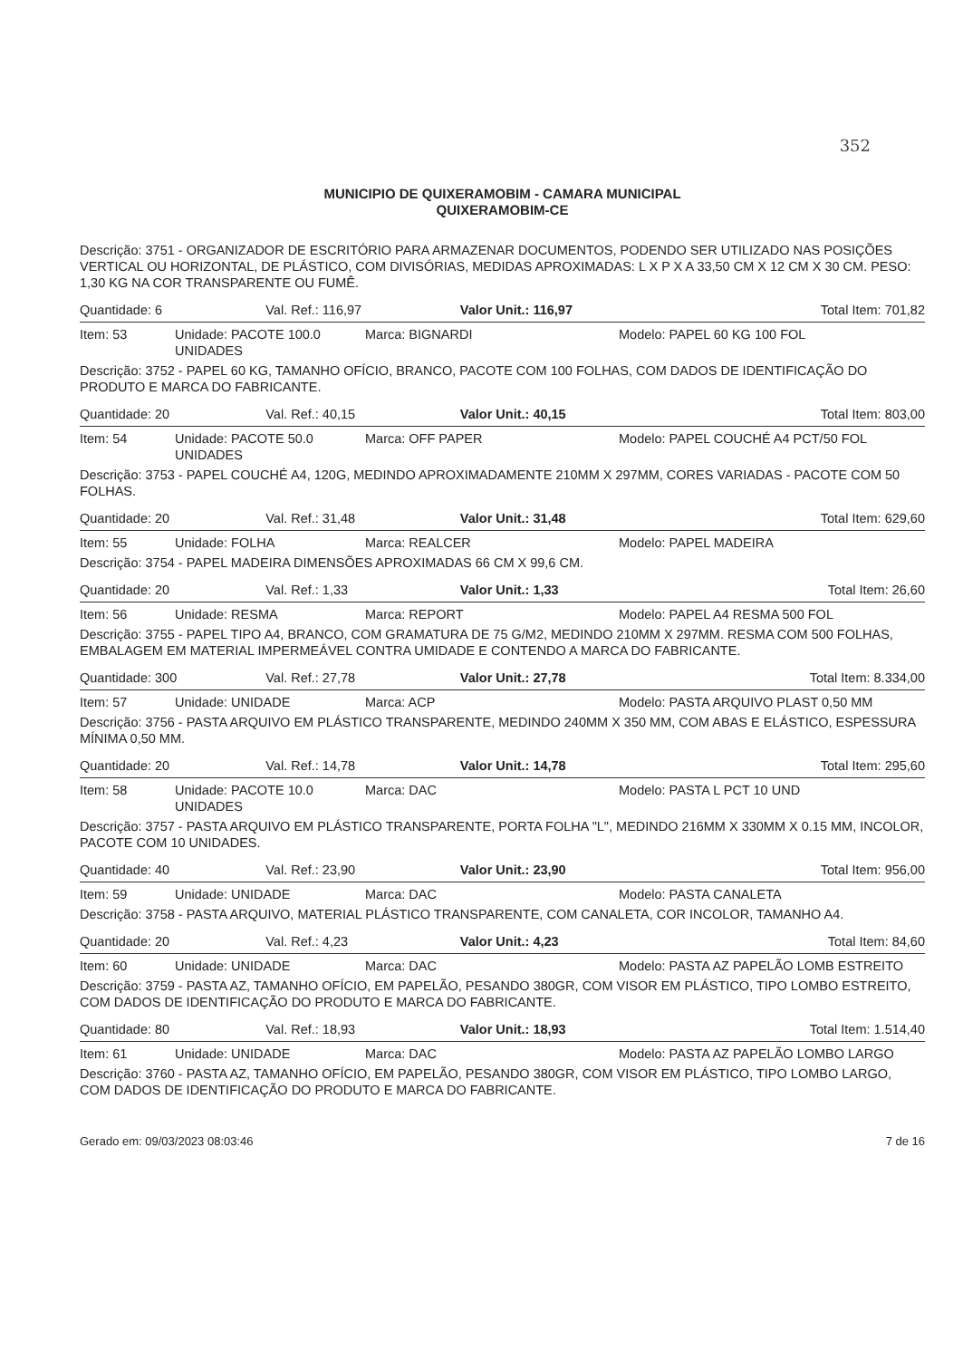352
MUNICIPIO DE QUIXERAMOBIM - CAMARA MUNICIPAL
QUIXERAMOBIM-CE
Descrição: 3751 - ORGANIZADOR DE ESCRITÓRIO PARA ARMAZENAR DOCUMENTOS, PODENDO SER UTILIZADO NAS POSIÇÕES VERTICAL OU HORIZONTAL, DE PLÁSTICO, COM DIVISÓRIAS, MEDIDAS APROXIMADAS: L X P X A 33,50 CM X 12 CM X 30 CM. PESO: 1,30 KG NA COR TRANSPARENTE OU FUMÊ.
| Quantidade: 6 | Val. Ref.: 116,97 | Valor Unit.: 116,97 | Total Item: 701,82 |
| Item: 53 | Unidade: PACOTE 100.0 UNIDADES | Marca: BIGNARDI | Modelo: PAPEL 60 KG 100 FOL |
Descrição: 3752 - PAPEL 60 KG, TAMANHO OFÍCIO, BRANCO, PACOTE COM 100 FOLHAS, COM DADOS DE IDENTIFICAÇÃO DO PRODUTO E MARCA DO FABRICANTE.
| Quantidade: 20 | Val. Ref.: 40,15 | Valor Unit.: 40,15 | Total Item: 803,00 |
| Item: 54 | Unidade: PACOTE 50.0 UNIDADES | Marca: OFF PAPER | Modelo: PAPEL COUCHÉ A4 PCT/50 FOL |
Descrição: 3753 - PAPEL COUCHÉ A4, 120G, MEDINDO APROXIMADAMENTE 210MM X 297MM, CORES VARIADAS - PACOTE COM 50 FOLHAS.
| Quantidade: 20 | Val. Ref.: 31,48 | Valor Unit.: 31,48 | Total Item: 629,60 |
| Item: 55 | Unidade: FOLHA | Marca: REALCER | Modelo: PAPEL MADEIRA |
Descrição: 3754 - PAPEL MADEIRA DIMENSÕES APROXIMADAS 66 CM X 99,6 CM.
| Quantidade: 20 | Val. Ref.: 1,33 | Valor Unit.: 1,33 | Total Item: 26,60 |
| Item: 56 | Unidade: RESMA | Marca: REPORT | Modelo: PAPEL A4 RESMA 500 FOL |
Descrição: 3755 - PAPEL TIPO A4, BRANCO, COM GRAMATURA DE 75 G/M2, MEDINDO 210MM X 297MM. RESMA COM 500 FOLHAS, EMBALAGEM EM MATERIAL IMPERMEÁVEL CONTRA UMIDADE E CONTENDO A MARCA DO FABRICANTE.
| Quantidade: 300 | Val. Ref.: 27,78 | Valor Unit.: 27,78 | Total Item: 8.334,00 |
| Item: 57 | Unidade: UNIDADE | Marca: ACP | Modelo: PASTA ARQUIVO PLAST 0,50 MM |
Descrição: 3756 - PASTA ARQUIVO EM PLÁSTICO TRANSPARENTE, MEDINDO 240MM X 350 MM, COM ABAS E ELÁSTICO, ESPESSURA MÍNIMA 0,50 MM.
| Quantidade: 20 | Val. Ref.: 14,78 | Valor Unit.: 14,78 | Total Item: 295,60 |
| Item: 58 | Unidade: PACOTE 10.0 UNIDADES | Marca: DAC | Modelo: PASTA L PCT 10 UND |
Descrição: 3757 - PASTA ARQUIVO EM PLÁSTICO TRANSPARENTE, PORTA FOLHA "L", MEDINDO 216MM X 330MM X 0.15 MM, INCOLOR, PACOTE COM 10 UNIDADES.
| Quantidade: 40 | Val. Ref.: 23,90 | Valor Unit.: 23,90 | Total Item: 956,00 |
| Item: 59 | Unidade: UNIDADE | Marca: DAC | Modelo: PASTA CANALETA |
Descrição: 3758 - PASTA ARQUIVO, MATERIAL PLÁSTICO TRANSPARENTE, COM CANALETA, COR INCOLOR, TAMANHO A4.
| Quantidade: 20 | Val. Ref.: 4,23 | Valor Unit.: 4,23 | Total Item: 84,60 |
| Item: 60 | Unidade: UNIDADE | Marca: DAC | Modelo: PASTA AZ PAPELÃO LOMB ESTREITO |
Descrição: 3759 - PASTA AZ, TAMANHO OFÍCIO, EM PAPELÃO, PESANDO 380GR, COM VISOR EM PLÁSTICO, TIPO LOMBO ESTREITO, COM DADOS DE IDENTIFICAÇÃO DO PRODUTO E MARCA DO FABRICANTE.
| Quantidade: 80 | Val. Ref.: 18,93 | Valor Unit.: 18,93 | Total Item: 1.514,40 |
| Item: 61 | Unidade: UNIDADE | Marca: DAC | Modelo: PASTA AZ PAPELÃO LOMBO LARGO |
Descrição: 3760 - PASTA AZ, TAMANHO OFÍCIO, EM PAPELÃO, PESANDO 380GR, COM VISOR EM PLÁSTICO, TIPO LOMBO LARGO, COM DADOS DE IDENTIFICAÇÃO DO PRODUTO E MARCA DO FABRICANTE.
Gerado em: 09/03/2023 08:03:46 7 de 16